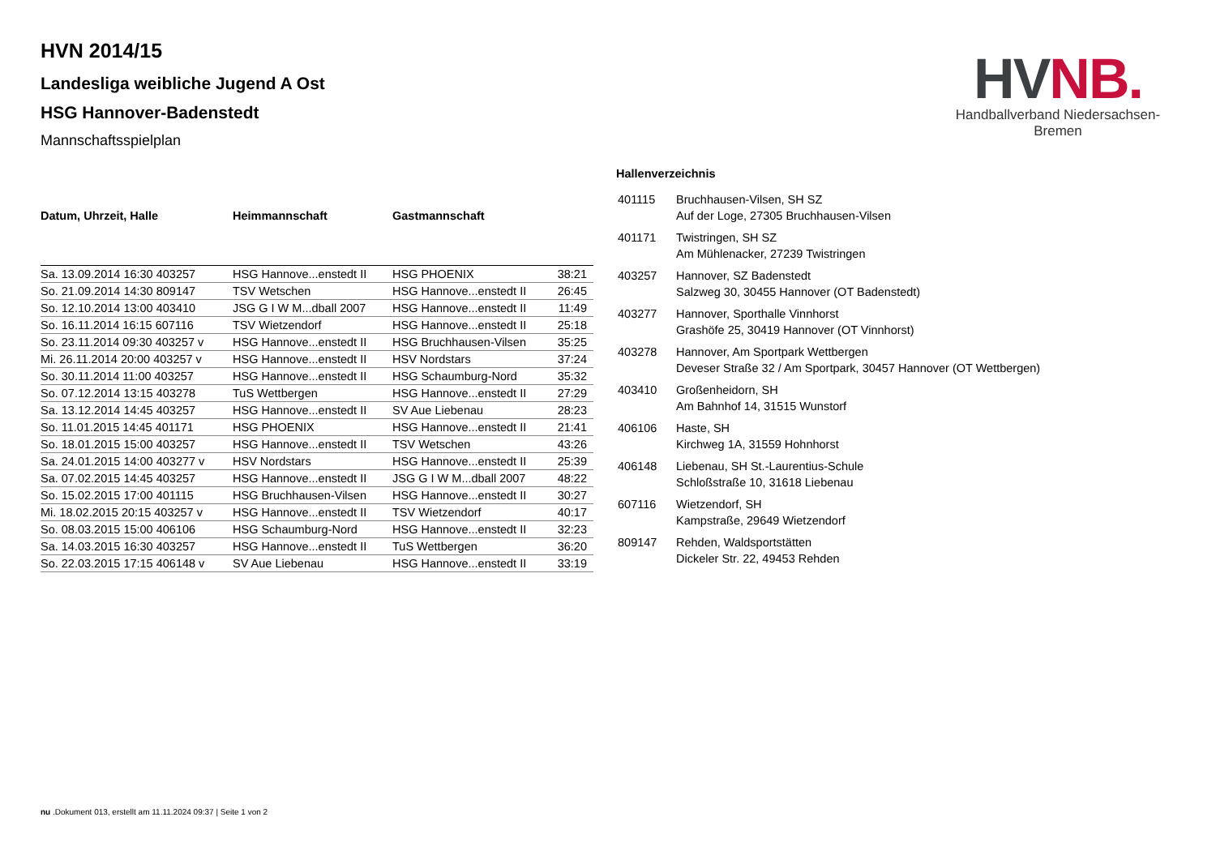HVN 2014/15
Landesliga weibliche Jugend A Ost
HSG Hannover-Badenstedt
Mannschaftsspielplan
HV NB.
Handballverband Niedersachsen-Bremen
| Datum, Uhrzeit, Halle | Heimmannschaft | Gastmannschaft | |
| --- | --- | --- | --- |
| Sa. 13.09.2014 16:30 403257 | HSG Hannove...enstedt II | HSG PHOENIX | 38:21 |
| So. 21.09.2014 14:30 809147 | TSV Wetschen | HSG Hannove...enstedt II | 26:45 |
| So. 12.10.2014 13:00 403410 | JSG G I W M...dball 2007 | HSG Hannove...enstedt II | 11:49 |
| So. 16.11.2014 16:15 607116 | TSV Wietzendorf | HSG Hannove...enstedt II | 25:18 |
| So. 23.11.2014 09:30 403257 v | HSG Hannove...enstedt II | HSG Bruchhausen-Vilsen | 35:25 |
| Mi. 26.11.2014 20:00 403257 v | HSG Hannove...enstedt II | HSV Nordstars | 37:24 |
| So. 30.11.2014 11:00 403257 | HSG Hannove...enstedt II | HSG Schaumburg-Nord | 35:32 |
| So. 07.12.2014 13:15 403278 | TuS Wettbergen | HSG Hannove...enstedt II | 27:29 |
| Sa. 13.12.2014 14:45 403257 | HSG Hannove...enstedt II | SV Aue Liebenau | 28:23 |
| So. 11.01.2015 14:45 401171 | HSG PHOENIX | HSG Hannove...enstedt II | 21:41 |
| So. 18.01.2015 15:00 403257 | HSG Hannove...enstedt II | TSV Wetschen | 43:26 |
| Sa. 24.01.2015 14:00 403277 v | HSV Nordstars | HSG Hannove...enstedt II | 25:39 |
| Sa. 07.02.2015 14:45 403257 | HSG Hannove...enstedt II | JSG G I W M...dball 2007 | 48:22 |
| So. 15.02.2015 17:00 401115 | HSG Bruchhausen-Vilsen | HSG Hannove...enstedt II | 30:27 |
| Mi. 18.02.2015 20:15 403257 v | HSG Hannove...enstedt II | TSV Wietzendorf | 40:17 |
| So. 08.03.2015 15:00 406106 | HSG Schaumburg-Nord | HSG Hannove...enstedt II | 32:23 |
| Sa. 14.03.2015 16:30 403257 | HSG Hannove...enstedt II | TuS Wettbergen | 36:20 |
| So. 22.03.2015 17:15 406148 v | SV Aue Liebenau | HSG Hannove...enstedt II | 33:19 |
Hallenverzeichnis
| 401115 | Bruchhausen-Vilsen, SH SZ Auf der Loge, 27305 Bruchhausen-Vilsen |
| 401171 | Twistringen, SH SZ Am Mühlenacker, 27239 Twistringen |
| 403257 | Hannover, SZ Badenstedt Salzweg 30, 30455 Hannover (OT Badenstedt) |
| 403277 | Hannover, Sporthalle Vinnhorst Grashöfe 25, 30419 Hannover (OT Vinnhorst) |
| 403278 | Hannover, Am Sportpark Wettbergen Deveser Straße 32 / Am Sportpark, 30457 Hannover (OT Wettbergen) |
| 403410 | Großenheidorn, SH Am Bahnhof 14, 31515 Wunstorf |
| 406106 | Haste, SH Kirchweg 1A, 31559 Hohnhorst |
| 406148 | Liebenau, SH St.-Laurentius-Schule Schloßstraße 10, 31618 Liebenau |
| 607116 | Wietzendorf, SH Kampstraße, 29649 Wietzendorf |
| 809147 | Rehden, Waldsportstätten Dickeler Str. 22, 49453 Rehden |
nu .Dokument 013, erstellt am 11.11.2024 09:37 | Seite 1 von 2